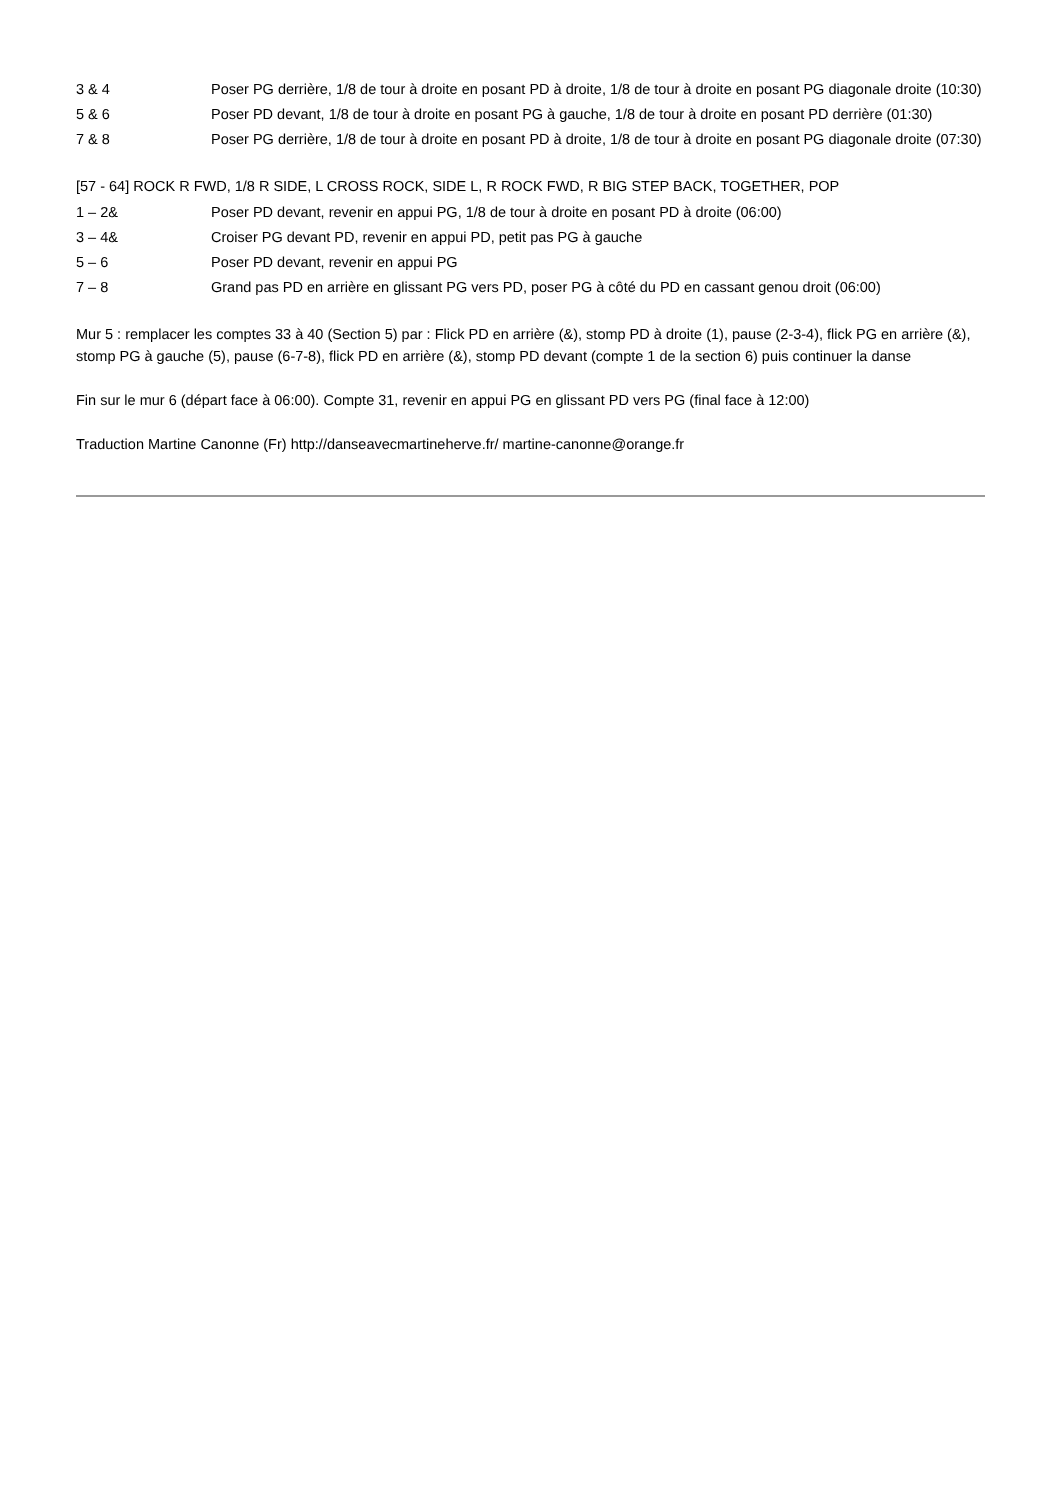| 3 & 4 | Poser PG derrière, 1/8 de tour à droite en posant PD à droite, 1/8 de tour à droite en posant PG diagonale droite (10:30) |
| 5 & 6 | Poser PD devant, 1/8 de tour à droite en posant PG à gauche, 1/8 de tour à droite en posant PD derrière (01:30) |
| 7 & 8 | Poser PG derrière, 1/8 de tour à droite en posant PD à droite, 1/8 de tour à droite en posant PG diagonale droite (07:30) |
[57 - 64] ROCK R FWD, 1/8 R SIDE, L CROSS ROCK, SIDE L, R ROCK FWD, R BIG STEP BACK, TOGETHER, POP
| 1 – 2& | Poser PD devant, revenir en appui PG, 1/8 de tour à droite en posant PD à droite (06:00) |
| 3 – 4& | Croiser PG devant PD, revenir en appui PD, petit pas PG à gauche |
| 5 – 6 | Poser PD devant, revenir en appui PG |
| 7 – 8 | Grand pas PD en arrière en glissant PG vers PD, poser PG à côté du PD en cassant genou droit (06:00) |
Mur 5 : remplacer les comptes 33 à 40 (Section 5) par : Flick PD en arrière (&), stomp PD à droite (1), pause (2-3-4), flick PG en arrière (&), stomp PG à gauche (5), pause (6-7-8), flick PD en arrière (&), stomp PD devant (compte 1 de la section 6) puis continuer la danse
Fin sur le mur 6 (départ face à 06:00). Compte 31, revenir en appui PG en glissant PD vers PG (final face à 12:00)
Traduction Martine Canonne (Fr) http://danseavecmartineherve.fr/ martine-canonne@orange.fr